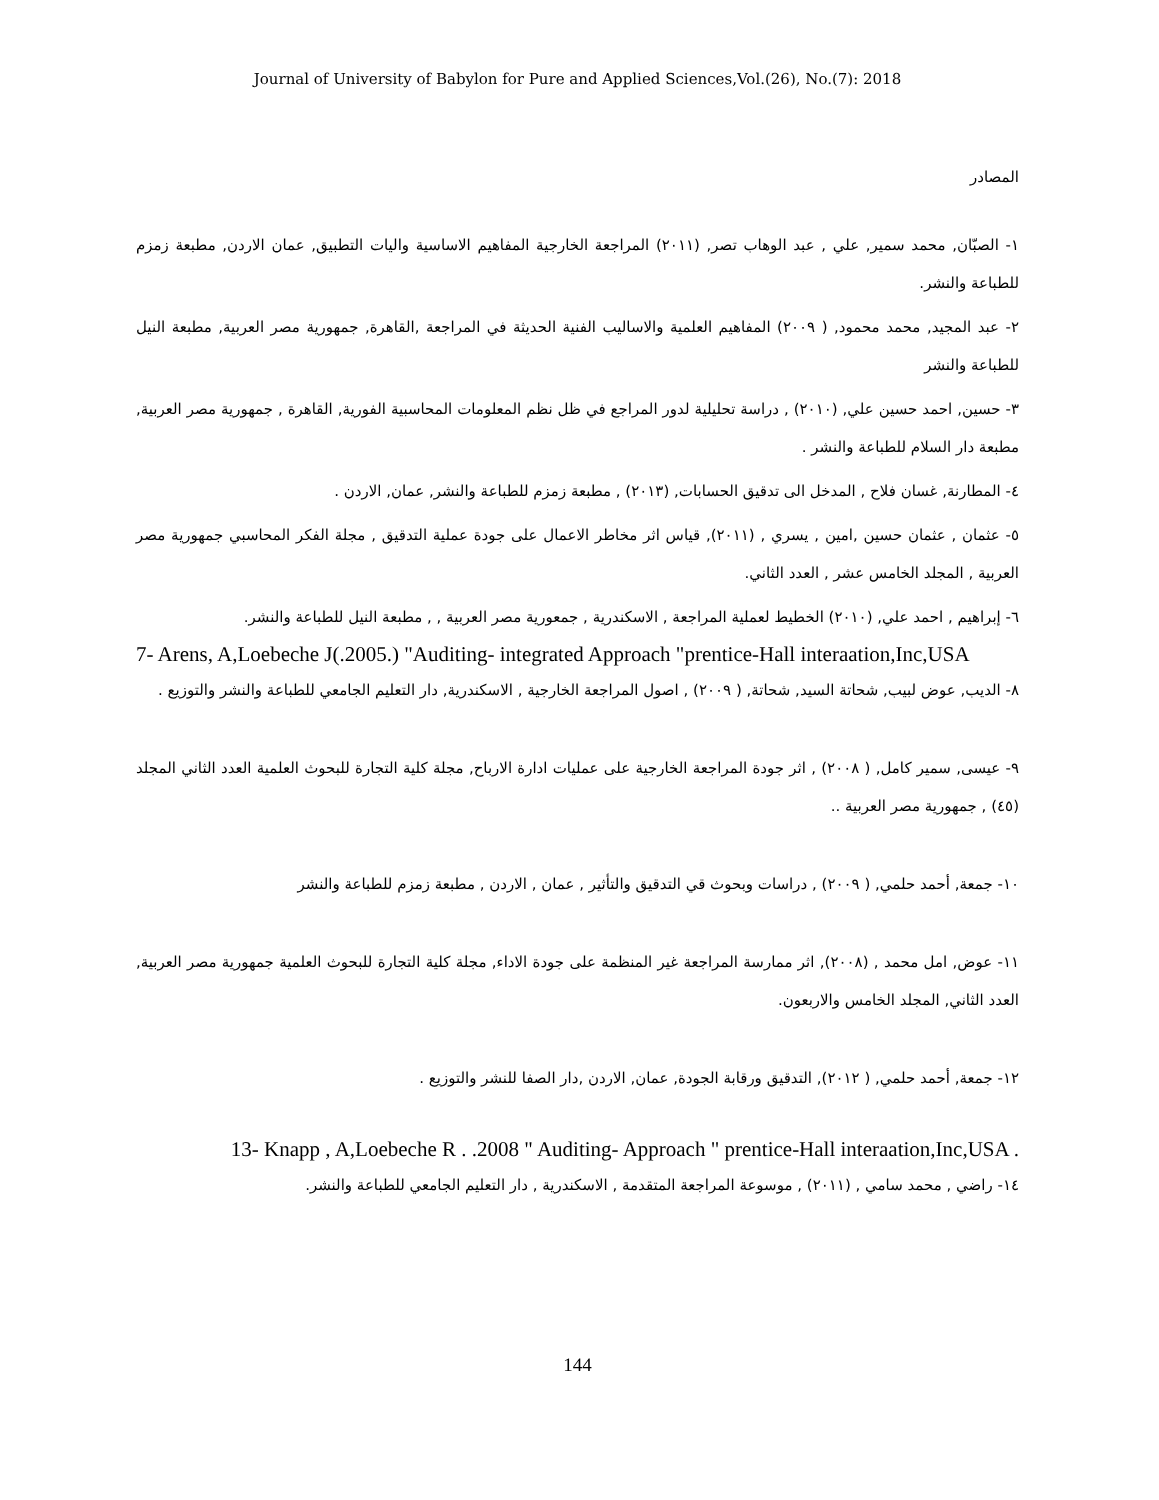Journal of University of Babylon for Pure and Applied Sciences,Vol.(26), No.(7): 2018
المصادر
١- الصبّان, محمد سمير, علي , عبد الوهاب تصر, (٢٠١١) المراجعة الخارجية المفاهيم الاساسية واليات التطبيق, عمان الاردن, مطبعة زمزم للطباعة والنشر.
٢- عبد المجيد, محمد محمود, ( ٢٠٠٩) المفاهيم العلمية والاساليب الفنية الحديثة في المراجعة ,القاهرة, جمهورية مصر العربية, مطبعة النيل للطباعة والنشر
٣- حسين, احمد حسين علي, (٢٠١٠) , دراسة تحليلية لدور المراجع في ظل نظم المعلومات المحاسبية الفورية, القاهرة , جمهورية مصر العربية, مطبعة دار السلام للطباعة والنشر .
٤- المطارنة, غسان فلاح , المدخل الى تدقيق الحسابات, (٢٠١٣) , مطبعة زمزم للطباعة والنشر, عمان, الاردن .
٥- عثمان , عثمان حسين ,امين , يسري , (٢٠١١), قياس اثر مخاطر الاعمال على جودة عملية التدقيق , مجلة الفكر المحاسبي جمهورية مصر العربية , المجلد الخامس عشر , العدد الثاني.
٦- إبراهيم , احمد علي, (٢٠١٠) الخطيط لعملية المراجعة , الاسكندرية , جمعورية مصر العربية , , مطبعة النيل للطباعة والنشر.
7- Arens, A,Loebeche J(.2005.) "Auditing- integrated Approach "prentice-Hall interaation,Inc,USA
٨- الديب, عوض لبيب, شحاتة السيد, شحاتة, ( ٢٠٠٩) , اصول المراجعة الخارجية , الاسكندرية, دار التعليم الجامعي للطباعة والنشر والتوزيع .
٩- عيسى, سمير كامل, ( ٢٠٠٨) , اثر جودة المراجعة الخارجية على عمليات ادارة الارباح, مجلة كلية التجارة للبحوث العلمية العدد الثاني المجلد (٤٥) , جمهورية مصر العربية ..
١٠- جمعة, أحمد حلمي, ( ٢٠٠٩) , دراسات وبحوث قي التدقيق والتأثير , عمان , الاردن , مطبعة زمزم للطباعة والنشر
١١- عوض, امل محمد , (٢٠٠٨), اثر ممارسة المراجعة غير المنظمة على جودة الاداء, مجلة كلية التجارة للبحوث العلمية جمهورية مصر العربية, العدد الثاني, المجلد الخامس والاربعون.
١٢- جمعة, أحمد حلمي, ( ٢٠١٢), التدقيق ورقابة الجودة, عمان, الاردن ,دار الصفا للنشر والتوزيع .
13- Knapp , A,Loebeche R . .2008 " Auditing- Approach " prentice-Hall interaation,Inc,USA .
١٤- راضي , محمد سامي , (٢٠١١) , موسوعة المراجعة المتقدمة , الاسكندرية , دار التعليم الجامعي للطباعة والنشر.
144